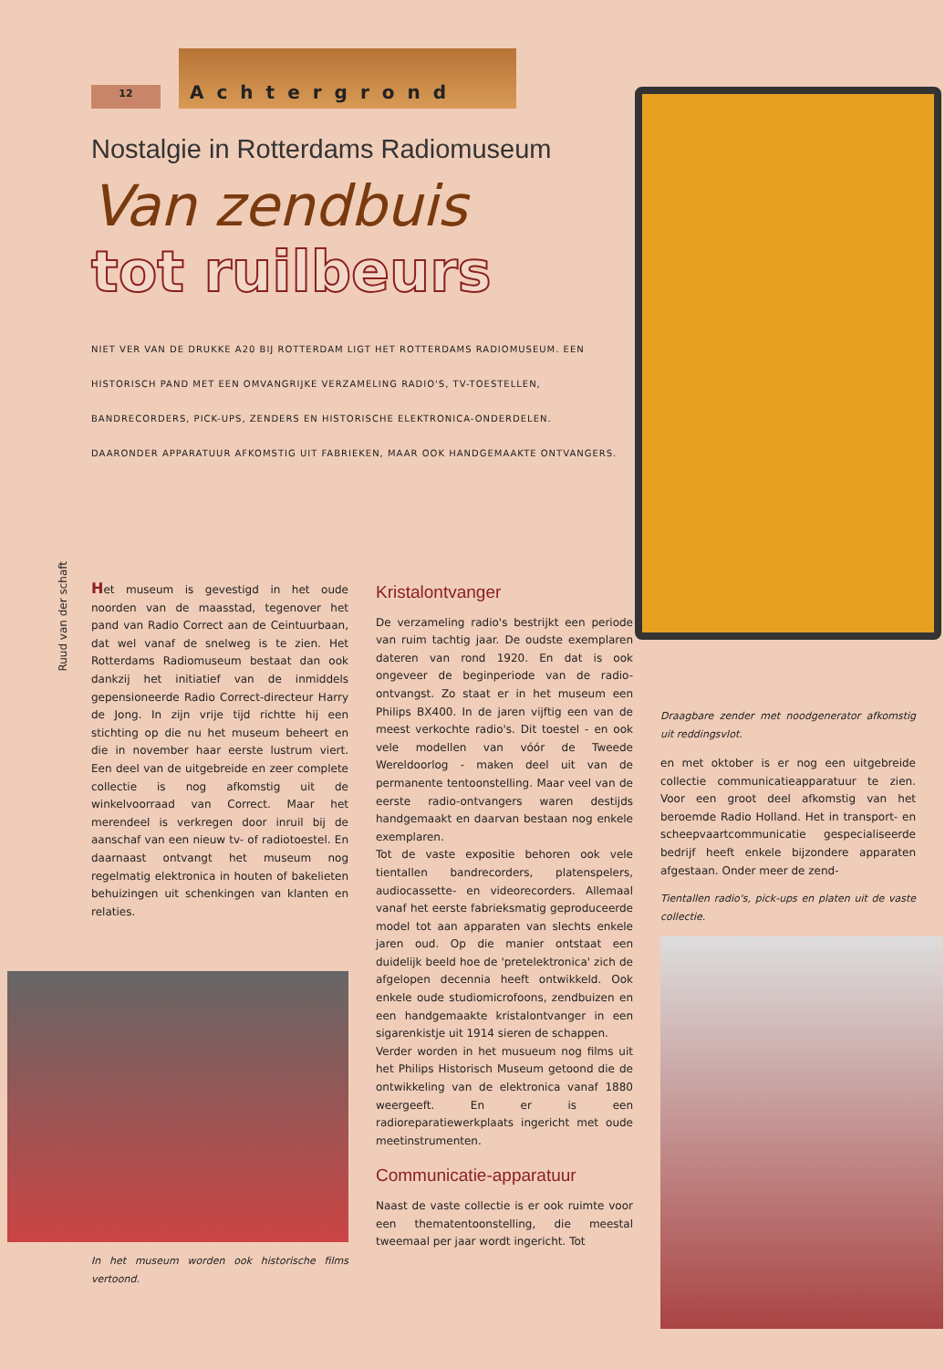12
Achtergrond
Nostalgie in Rotterdams Radiomuseum
Van zendbuis
tot ruilbeurs
NIET VER VAN DE DRUKKE A20 BIJ ROTTERDAM LIGT HET ROTTERDAMS RADIOMUSEUM. EEN HISTORISCH PAND MET EEN OMVANGRIJKE VERZAMELING RADIO'S, TV-TOESTELLEN, BANDRECORDERS, PICK-UPS, ZENDERS EN HISTORISCHE ELEKTRONICA-ONDERDELEN. DAARONDER APPARATUUR AFKOMSTIG UIT FABRIEKEN, MAAR OOK HANDGEMAAKTE ONTVANGERS.
Ruud van der schaft
Het museum is gevestigd in het oude noorden van de maasstad, tegenover het pand van Radio Correct aan de Ceintuurbaan, dat wel vanaf de snelweg is te zien. Het Rotterdams Radiomuseum bestaat dan ook dankzij het initiatief van de inmiddels gepensioneerde Radio Correct-directeur Harry de Jong. In zijn vrije tijd richtte hij een stichting op die nu het museum beheert en die in november haar eerste lustrum viert. Een deel van de uitgebreide en zeer complete collectie is nog afkomstig uit de winkelvoorraad van Correct. Maar het merendeel is verkregen door inruil bij de aanschaf van een nieuw tv- of radiotoestel. En daarnaast ontvangt het museum nog regelmatig elektronica in houten of bakelieten behuizingen uit schenkingen van klanten en relaties.
In het museum worden ook historische films vertoond.
Kristalontvanger
De verzameling radio's bestrijkt een periode van ruim tachtig jaar. De oudste exemplaren dateren van rond 1920. En dat is ook ongeveer de beginperiode van de radio-ontvangst. Zo staat er in het museum een Philips BX400. In de jaren vijftig een van de meest verkochte radio's. Dit toestel - en ook vele modellen van vóór de Tweede Wereldoorlog - maken deel uit van de permanente tentoonstelling. Maar veel van de eerste radio-ontvangers waren destijds handgemaakt en daarvan bestaan nog enkele exemplaren.
Tot de vaste expositie behoren ook vele tientallen bandrecorders, platenspelers, audiocassette- en videorecorders. Allemaal vanaf het eerste fabrieksmatig geproduceerde model tot aan apparaten van slechts enkele jaren oud. Op die manier ontstaat een duidelijk beeld hoe de 'pretelektronica' zich de afgelopen decennia heeft ontwikkeld. Ook enkele oude studiomicrofoons, zendbuizen en een handgemaakte kristalontvanger in een sigarenkistje uit 1914 sieren de schappen.
Verder worden in het musueum nog films uit het Philips Historisch Museum getoond die de ontwikkeling van de elektronica vanaf 1880 weergeeft. En er is een radioreparatiewerkplaats ingericht met oude meetinstrumenten.
Communicatie-apparatuur
Naast de vaste collectie is er ook ruimte voor een thematentoonstelling, die meestal tweemaal per jaar wordt ingericht. Tot
Draagbare zender met noodgenerator afkomstig uit reddingsvlot.
en met oktober is er nog een uitgebreide collectie communicatieapparatuur te zien. Voor een groot deel afkomstig van het beroemde Radio Holland. Het in transport- en scheepvaartcommunicatie gespecialiseerde bedrijf heeft enkele bijzondere apparaten afgestaan. Onder meer de zend-
Tientallen radio's, pick-ups en platen uit de vaste collectie.